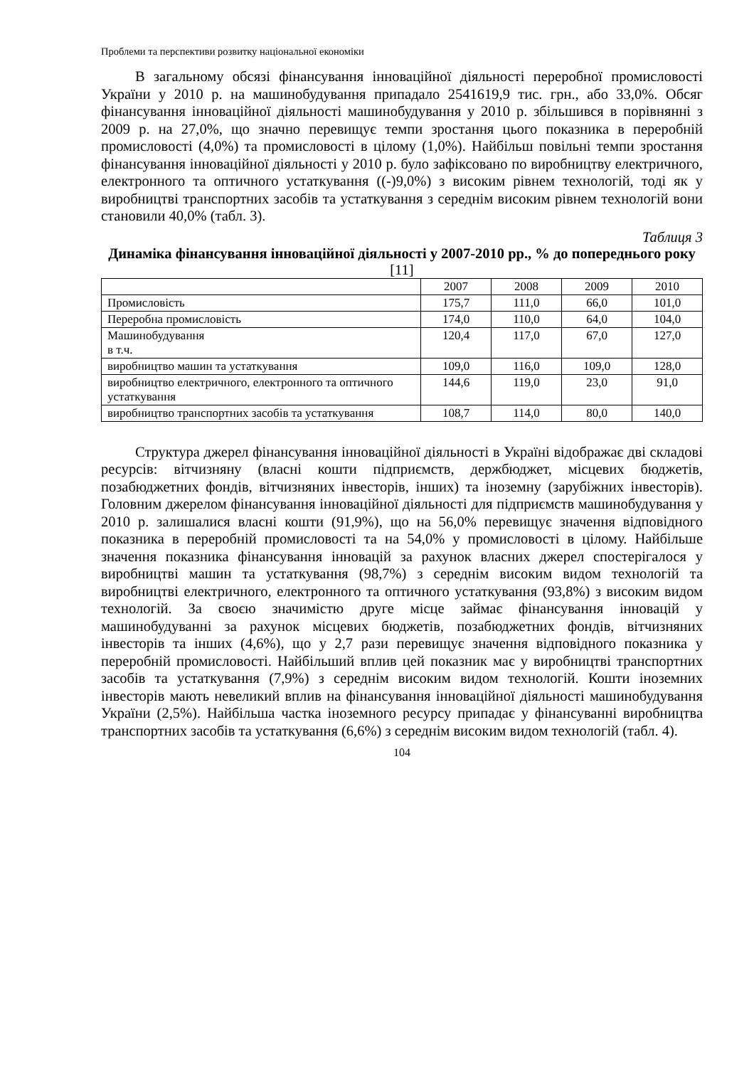Проблеми та перспективи розвитку національної економіки
В загальному обсязі фінансування інноваційної діяльності переробної промисловості України у 2010 р. на машинобудування припадало 2541619,9 тис. грн., або 33,0%. Обсяг фінансування інноваційної діяльності машинобудування у 2010 р. збільшився в порівнянні з 2009 р. на 27,0%, що значно перевищує темпи зростання цього показника в переробній промисловості (4,0%) та промисловості в цілому (1,0%). Найбільш повільні темпи зростання фінансування інноваційної діяльності у 2010 р. було зафіксовано по виробництву електричного, електронного та оптичного устаткування ((-)9,0%) з високим рівнем технологій, тоді як у виробництві транспортних засобів та устаткування з середнім високим рівнем технологій вони становили 40,0% (табл. 3).
Таблиця 3
Динаміка фінансування інноваційної діяльності у 2007-2010 рр., % до попереднього року [11]
| | 2007 | 2008 | 2009 | 2010 |
| Промисловість | 175,7 | 111,0 | 66,0 | 101,0 |
| Переробна промисловість | 174,0 | 110,0 | 64,0 | 104,0 |
| Машинобудування в т.ч. | 120,4 | 117,0 | 67,0 | 127,0 |
| виробництво машин та устаткування | 109,0 | 116,0 | 109,0 | 128,0 |
| виробництво електричного, електронного та оптичного устаткування | 144,6 | 119,0 | 23,0 | 91,0 |
| виробництво транспортних засобів та устаткування | 108,7 | 114,0 | 80,0 | 140,0 |
Структура джерел фінансування інноваційної діяльності в Україні відображає дві складові ресурсів: вітчизняну (власні кошти підприємств, держбюджет, місцевих бюджетів, позабюджетних фондів, вітчизняних інвесторів, інших) та іноземну (зарубіжних інвесторів). Головним джерелом фінансування інноваційної діяльності для підприємств машинобудування у 2010 р. залишалися власні кошти (91,9%), що на 56,0% перевищує значення відповідного показника в переробній промисловості та на 54,0% у промисловості в цілому. Найбільше значення показника фінансування інновацій за рахунок власних джерел спостерігалося у виробництві машин та устаткування (98,7%) з середнім високим видом технологій та виробництві електричного, електронного та оптичного устаткування (93,8%) з високим видом технологій. За своєю значимістю друге місце займає фінансування інновацій у машинобудуванні за рахунок місцевих бюджетів, позабюджетних фондів, вітчизняних інвесторів та інших (4,6%), що у 2,7 рази перевищує значення відповідного показника у переробній промисловості. Найбільший вплив цей показник має у виробництві транспортних засобів та устаткування (7,9%) з середнім високим видом технологій. Кошти іноземних інвесторів мають невеликий вплив на фінансування інноваційної діяльності машинобудування України (2,5%). Найбільша частка іноземного ресурсу припадає у фінансуванні виробництва транспортних засобів та устаткування (6,6%) з середнім високим видом технологій (табл. 4).
104